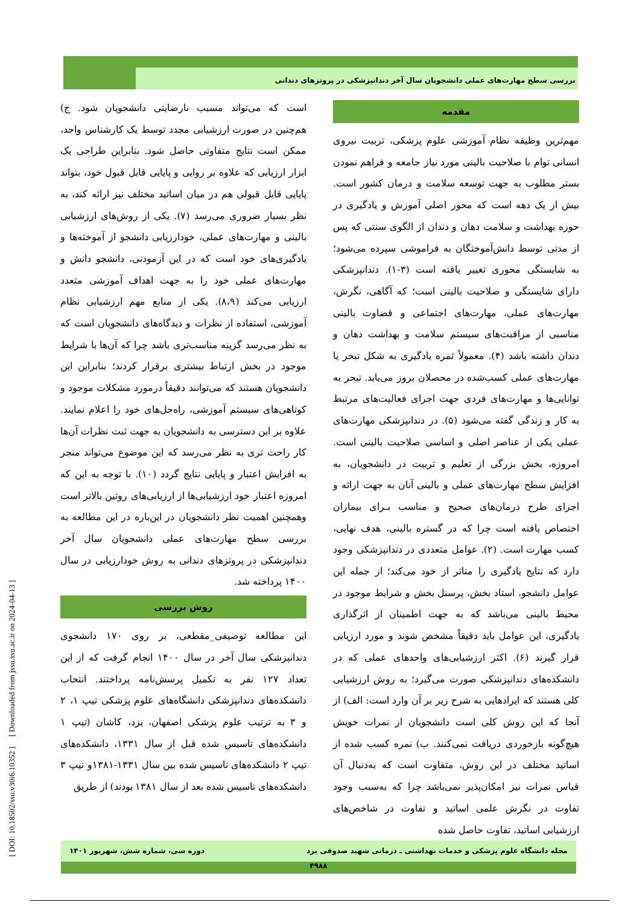بررسی سطح مهارت‌های عملی دانشجویان سال آخر دندانپزشکی در پروتزهای دندانی
مقدمه
مهم‌ترین وظیفه نظام آموزشی علوم پزشکی، تربیت نیروی انسانی توام با صلاحیت بالینی مورد نیاز جامعه و فراهم نمودن بستر مطلوب به جهت توسعه سلامت و درمان کشور است. بیش از یک دهه است که محور اصلی آموزش و یادگیری در حوزه بهداشت و سلامت دهان و دندان از الگوی سنتی که پس از مدتی توسط دانش‌آموختگان به فراموشی سپرده می‌شود؛ به شایستگی محوری تغییر یافته است (۳-۱). دندانپزشکی دارای شایستگی و صلاحیت بالینی است؛ که آگاهی، نگرش، مهارت‌های عملی، مهارت‌های اجتماعی و قضاوت بالینی مناسبی از مراقبت‌های سیستم سلامت و بهداشت دهان و دندان داشته باشد (۴). معمولاً ثمره یادگیری به شکل تبحر یا مهارت‌های عملی کسب‌شده در محصلان بروز می‌یابد. تبحر به توانایی‌ها و مهارت‌های فردی جهت اجرای فعالیت‌های مرتبط به کار و زندگی گفته می‌شود (۵). در دندانپزشکی مهارت‌های عملی یکی از عناصر اصلی و اساسی صلاحیت بالینی است. امروزه، بخش بزرگی از تعلیم و تربیت در دانشجویان، به افزایش سطح مهارت‌های عملی و بالینی آنان به جهت ارائه و اجرای طرح درمان‌های صحیح و مناسب بـرای بیماران اختصاص یافته است چرا که در گستره بالینی، هدف نهایی، کسب مهارت است. (۲). عوامل متعددی در دندانپزشکی وجود دارد که نتایج یادگیری را متاثر از خود می‌کند؛ از جمله این عوامل دانشجو، استاد بخش، پرسنل بخش و شرایط موجود در محیط بالینی می‌باشد که به جهت اطمینان از اثرگذاری یادگیری، این عوامل باید دقیقاً مشخص شوند و مورد ارزیابی قرار گیرند (۶). اکثر ارزشیابی‌های واحدهای عملی که در دانشکده‌های دندانپزشکی صورت می‌گیرد؛ به روش ارزشیابی کلی هستند که ایرادهایی به شرح زیر بر آن وارد است: الف) از آنجا که این روش کلی است دانشجویان از نمرات خویش هیچ‌گونه بازخوردی دریافت نمی‌کنند. ب) نمره کسب شده از اساتید مختلف در این روش، متفاوت است که به‌دنبال آن قیاس نمرات نیز امکان‌پذیر نمی‌باشد چرا که به‌سبب وجود تفاوت در نگرش علمی اساتید و تفاوت در شاخص‌های ارزشیابی اساتید، تفاوت حاصل شده
است که می‌تواند مسبب نارضایتی دانشجویان شود. ج) هم‌چنین در صورت ارزشیابی مجدد توسط یک کارشناس واحد، ممکن است نتایج متفاوتی حاصل شود. بنابراین طراحی یک ابزار ارزیابی که علاوه بر روایی و پایایی قابل قبول خود، بتواند پایایی قابل قبولی هم در میان اساتید مختلف نیز ارائه کند، به نظر بسیار ضروری می‌رسد (۷). یکی از روش‌های ارزشیابی بالینی و مهارت‌های عملی، خودارزیابی دانشجو از آموخته‌ها و یادگیری‌های خود است که در این آزمودنی، دانشجو دانش و مهارت‌های عملی خود را به جهت اهداف آموزشی متعدد ارزیابی می‌کند (۸،۹). یکی از منابع مهم ارزشیابی نظام آموزشی، استفاده از نظرات و دیدگاه‌های دانشجویان است که به نظر می‌رسد گزینه مناسب‌تری باشد چرا که آن‌ها با شرایط موجود در بخش ارتباط بیشتری برقرار کردند؛ بنابراین این دانشجویان هستند که می‌توانند دقیقاً درمورد مشکلات موجود و کوتاهی‌های سیستم آموزشی، راه‌حل‌های خود را اعلام نمایند. علاوه بر این دسترسی به دانشجویان به جهت ثبت نظرات آن‌ها کار راحت تری به نظر می‌رسد که این موضوع می‌تواند منجر به افزایش اعتبار و پایایی نتایج گردد (۱۰). با توجه به این که امروزه اعتبار خود ارزشیابی‌ها از ارزیابی‌های روتین بالاتر است وهمچنین اهمیت نظر دانشجویان در این‌باره در این مطالعه به بررسی سطح مهارت‌های عملی دانشجویان سال آخر دندانپزشکی در پروتزهای دندانی به روش خودارزیابی در سال ۱۴۰۰ پرداخته شد.
روش بررسی
این مطالعه توصیفی_مقطعی، بر روی ۱۷۰ دانشجوی دندانپزشکی سال آخر در سال ۱۴۰۰ انجام گرفت که از این تعداد ۱۲۷ نفر به تکمیل پرسش‌نامه پرداختند. انتخاب دانشکده‌های دندانپزشکی دانشگاه‌های علوم پزشکی تیپ ۱، ۲ و ۳ به ترتیب علوم پزشکی اصفهان، یزد، کاشان (تیپ ۱ دانشکده‌های تاسیس شده قبل از سال ۱۳۳۱، دانشکده‌های تیپ ۲ دانشکده‌های تاسیس شده بین سال ۱۳۳۱-۱۳۸۱و تیپ ۳ دانشکده‌های تاسیس شده بعد از سال ۱۳۸۱ بودند) از طریق
[ DOI: 10.18502/ssu.v30i6.10352 ] [ Downloaded from jssu.ssu.ac.ir on 2024-04-13 ]
مجله دانشگاه علوم پزشکی و خدمات بهداشتی ـ درمانی شهید صدوقی یزد دوره سی، شماره شش، شهریور ۱۴۰۱
۴۹۸۸